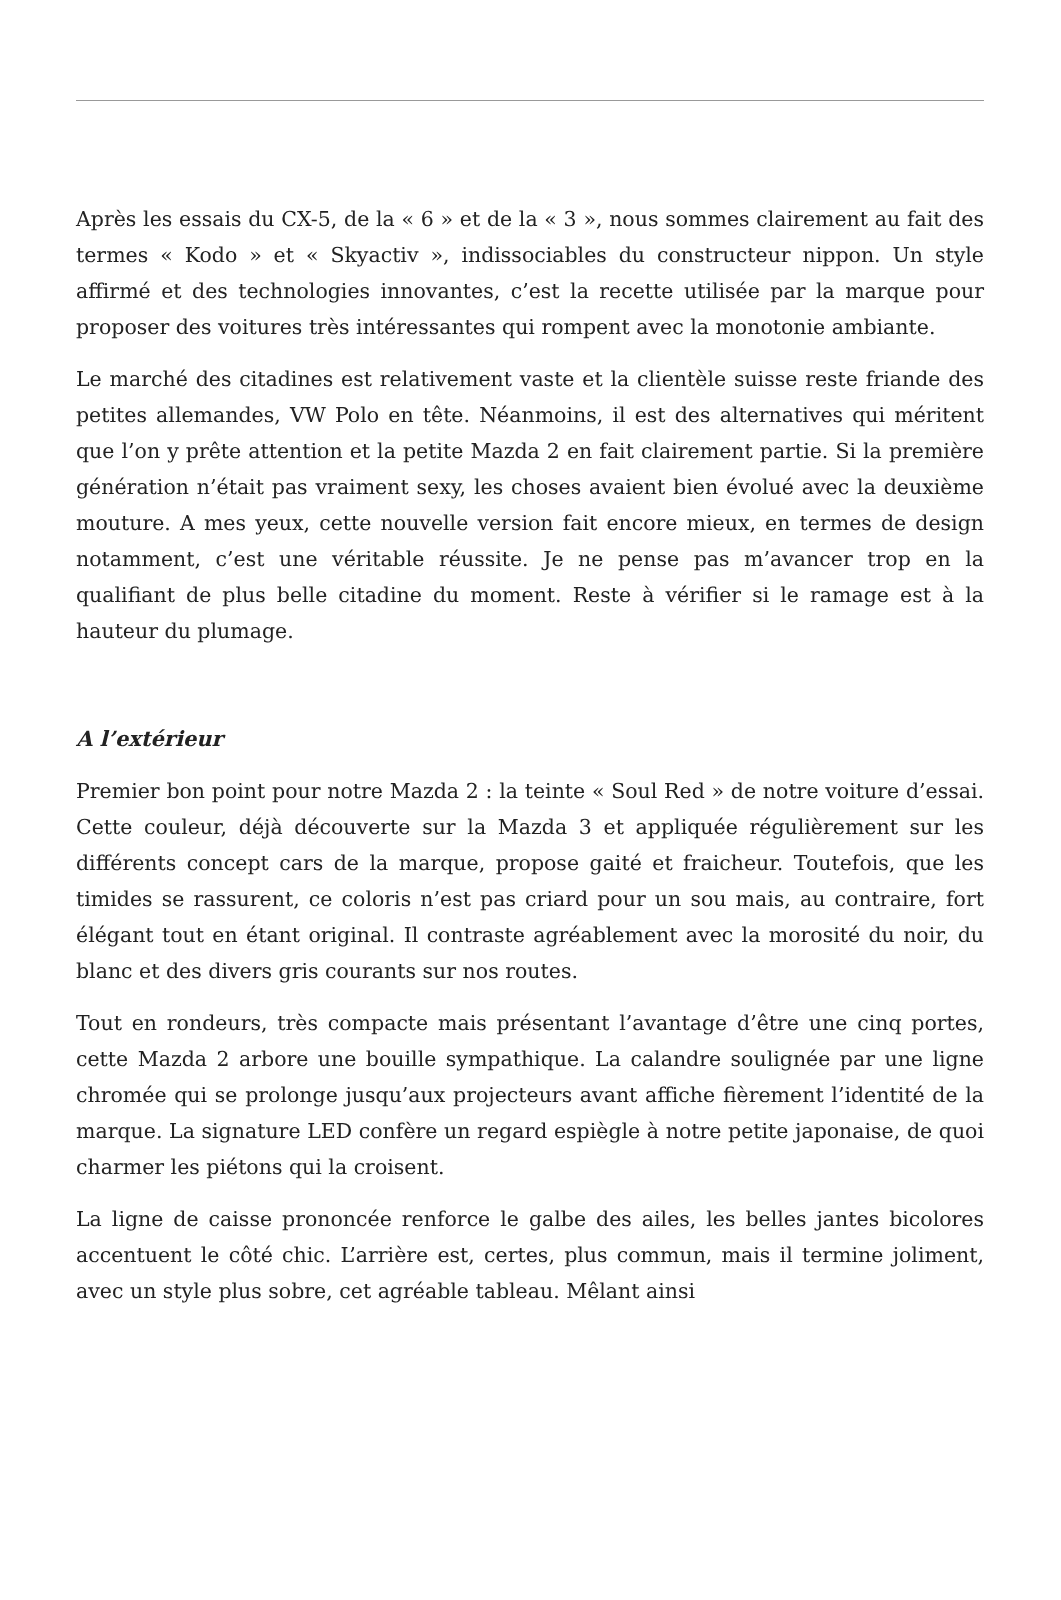Après les essais du CX-5, de la « 6 » et de la « 3 », nous sommes clairement au fait des termes « Kodo » et « Skyactiv », indissociables du constructeur nippon. Un style affirmé et des technologies innovantes, c’est la recette utilisée par la marque pour proposer des voitures très intéressantes qui rompent avec la monotonie ambiante.
Le marché des citadines est relativement vaste et la clientèle suisse reste friande des petites allemandes, VW Polo en tête. Néanmoins, il est des alternatives qui méritent que l’on y prête attention et la petite Mazda 2 en fait clairement partie. Si la première génération n’était pas vraiment sexy, les choses avaient bien évolué avec la deuxième mouture. A mes yeux, cette nouvelle version fait encore mieux, en termes de design notamment, c’est une véritable réussite. Je ne pense pas m’avancer trop en la qualifiant de plus belle citadine du moment. Reste à vérifier si le ramage est à la hauteur du plumage.
A l’extérieur
Premier bon point pour notre Mazda 2 : la teinte « Soul Red » de notre voiture d’essai. Cette couleur, déjà découverte sur la Mazda 3 et appliquée régulièrement sur les différents concept cars de la marque, propose gaité et fraicheur. Toutefois, que les timides se rassurent, ce coloris n’est pas criard pour un sou mais, au contraire, fort élégant tout en étant original. Il contraste agréablement avec la morosité du noir, du blanc et des divers gris courants sur nos routes.
Tout en rondeurs, très compacte mais présentant l’avantage d’être une cinq portes, cette Mazda 2 arbore une bouille sympathique. La calandre soulignée par une ligne chromée qui se prolonge jusqu’aux projecteurs avant affiche fièrement l’identité de la marque. La signature LED confère un regard espiègle à notre petite japonaise, de quoi charmer les piétons qui la croisent.
La ligne de caisse prononcée renforce le galbe des ailes, les belles jantes bicolores accentuent le côté chic. L’arrière est, certes, plus commun, mais il termine joliment, avec un style plus sobre, cet agréable tableau. Mêlant ainsi